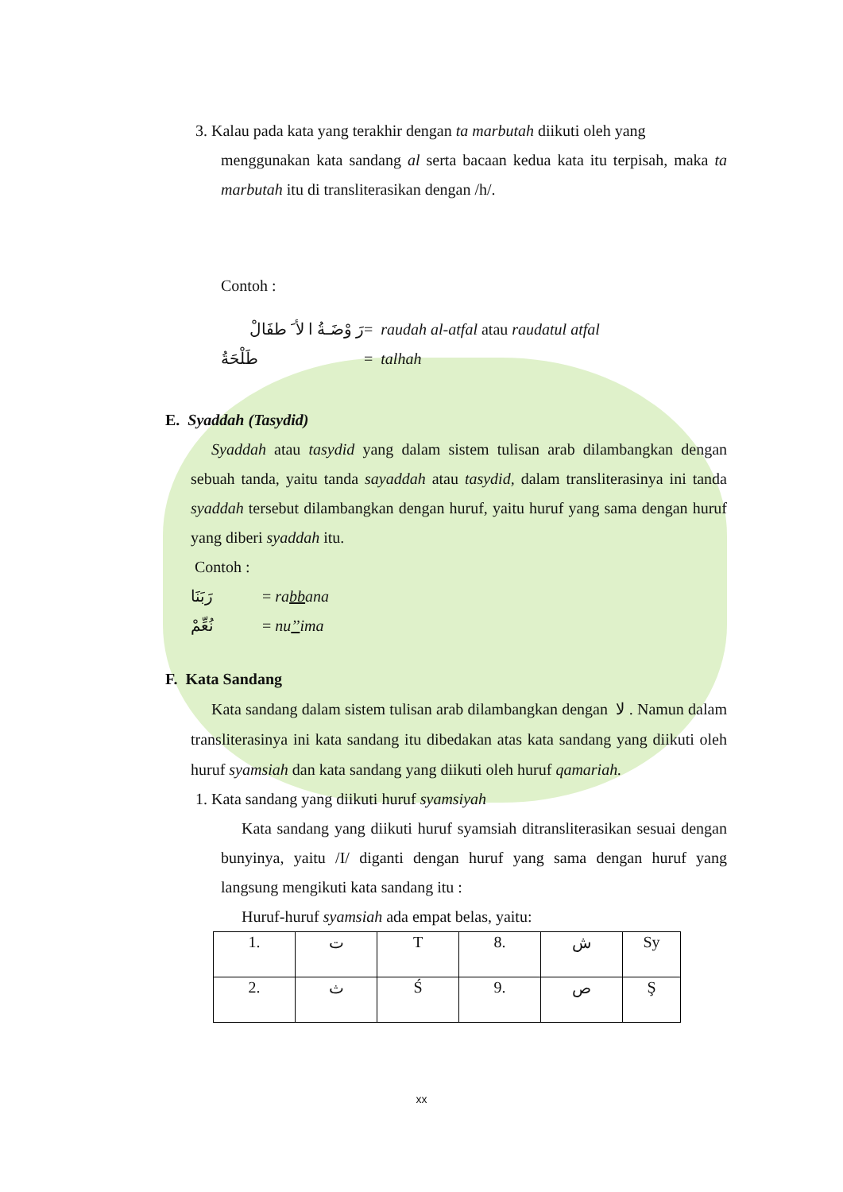3. Kalau pada kata yang terakhir dengan ta marbutah diikuti oleh yang
menggunakan kata sandang al serta bacaan kedua kata itu terpisah, maka ta marbutah itu di transliterasikan dengan /h/.
Contoh :
رَ وْضَـةُ ا لأ َ طفَالْ = raudah al-atfal atau raudatul atfal
طَلْحَةُ = talhah
E. Syaddah (Tasydid)
Syaddah atau tasydid yang dalam sistem tulisan arab dilambangkan dengan sebuah tanda, yaitu tanda sayaddah atau tasydid, dalam transliterasinya ini tanda syaddah tersebut dilambangkan dengan huruf, yaitu huruf yang sama dengan huruf yang diberi syaddah itu.
Contoh :
رَبَنَا = rabbana
نُعِّمْ = nu’’ima
F. Kata Sandang
Kata sandang dalam sistem tulisan arab dilambangkan dengan لا . Namun dalam transliterasinya ini kata sandang itu dibedakan atas kata sandang yang diikuti oleh huruf syamsiah dan kata sandang yang diikuti oleh huruf qamariah.
1. Kata sandang yang diikuti huruf syamsiyah
Kata sandang yang diikuti huruf syamsiah ditransliterasikan sesuai dengan bunyinya, yaitu /I/ diganti dengan huruf yang sama dengan huruf yang langsung mengikuti kata sandang itu :
Huruf-huruf syamsiah ada empat belas, yaitu:
| 1. | ت | T | 8. | ش | Sy |
| 2. | ث | Ś | 9. | ص | Ş |
xx